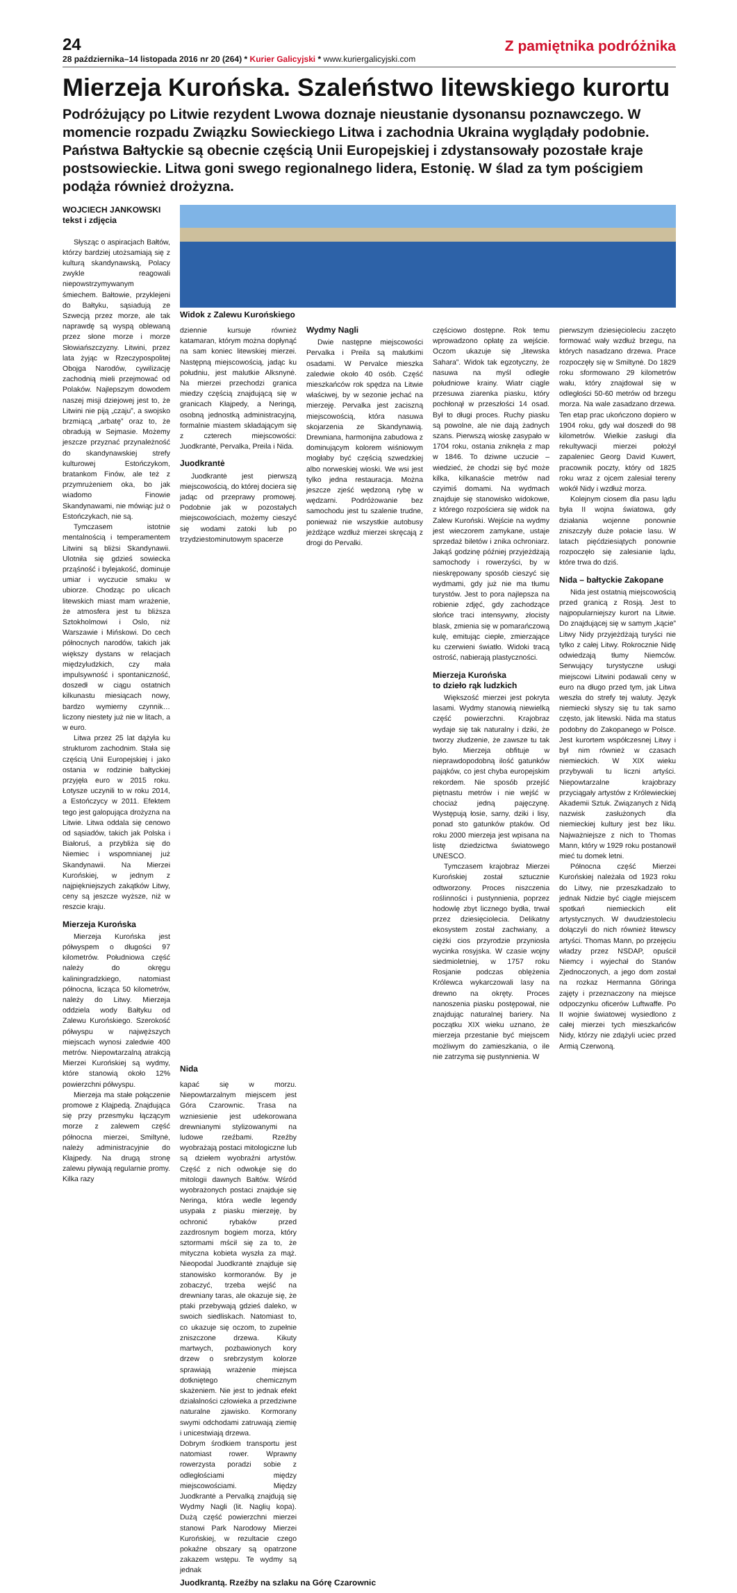24
Z pamiętnika podróżnika
28 października–14 listopada 2016 nr 20 (264) * Kurier Galicyjski * www.kuriergalicyjski.com
Mierzeja Kurońska. Szaleństwo litewskiego kurortu
Podróżujący po Litwie rezydent Lwowa doznaje nieustanie dysonansu poznawczego. W momencie rozpadu Związku Sowieckiego Litwa i zachodnia Ukraina wyglądały podobnie. Państwa Bałtyckie są obecnie częścią Unii Europejskiej i zdystansowały pozostałe kraje postsowieckie. Litwa goni swego regionalnego lidera, Estonię. W ślad za tym pościgiem podąża również drożyzna.
WOJCIECH JANKOWSKI
tekst i zdjęcia
Słysząc o aspiracjach Bałtów, którzy bardziej utożsamiają się z kulturą skandynawską, Polacy zwykle reagowali niepowstrzymywanym śmiechem. Bałtowie, przyklejeni do Bałtyku, sąsiadują ze Szwecją przez morze, ale tak naprawdę są wyspą oblewaną przez słone morze i morze Słowiańszczyzny. Litwini, przez lata żyjąc w Rzeczypospolitej Obojga Narodów, cywilizację zachodnią mieli przejmować od Polaków. Najlepszym dowodem naszej misji dziejowej jest to, że Litwini nie piją „czaju”, a swojsko brzmiącą „arbatę” oraz to, że obradują w Sejmasie. Możemy jeszcze przyznać przynależność do skandynawskiej strefy kulturowej Estończykom, bratankom Finów, ale też z przymrużeniem oka, bo jak wiadomo Finowie Skandynawami, nie mówiąc już o Estończykach, nie są.
Tymczasem istotnie mentalnością i temperamentem Litwini są bliżsi Skandynawii. Ulotniła się gdzieś sowiecka prząśność i bylejakość, dominuje umiar i wyczucie smaku w ubiorze. Chodząc po ulicach litewskich miast mam wrażenie, że atmosfera jest tu bliższa Sztokholmowi i Oslo, niż Warszawie i Mińskowi. Do cech północnych narodów, takich jak większy dystans w relacjach międzyludzkich, czy mała impulsywność i spontaniczność, doszedł w ciągu ostatnich kilkunastu miesiącach nowy, bardzo wymierny czynnik… liczony niestety już nie w litach, a w euro.
Litwa przez 25 lat dążyła ku strukturom zachodnim. Stała się częścią Unii Europejskiej i jako ostania w rodzinie bałtyckiej przyjęła euro w 2015 roku. Łotysze uczynili to w roku 2014, a Estończycy w 2011. Efektem tego jest galopująca drożyzna na Litwie. Litwa oddala się cenowo od sąsiadów, takich jak Polska i Białoruś, a przybliża się do Niemiec i wspomnianej już Skandynawii. Na Mierzei Kurońskiej, w jednym z najpiękniejszych zakątków Litwy, ceny są jeszcze wyższe, niż w reszcie kraju.
Mierzeja Kurońska
Mierzeja Kurońska jest półwyspem o długości 97 kilometrów. Południowa część należy do okręgu kaliningradzkiego, natomiast północna, licząca 50 kilometrów, należy do Litwy. Mierzeja oddziela wody Bałtyku od Zalewu Kurońskiego. Szerokość półwyspu w najwęższych miejscach wynosi zaledwie 400 metrów. Niepowtarzalną atrakcją Mierzei Kurońskiej są wydmy, które stanowią około 12% powierzchni półwyspu.
Mierzeja ma stałe połączenie promowe z Kłajpedą. Znajdująca się przy przesmyku łączącym morze z zalewem część północna mierzei, Smiltynė, należy administracyjnie do Kłajpedy. Na drugą stronę zalewu pływają regularnie promy. Kilka razy
Widok z Zalewu Kurońskiego
dziennie kursuje również katamaran, którym można dopłynąć na sam koniec litewskiej mierzei. Następną miejscowością, jadąc ku południu, jest malutkie Alksnynė. Na mierzei przechodzi granica miedzy częścią znajdującą się w granicach Kłajpedy, a Neringą, osobną jednostką administracyjną, formalnie miastem składającym się z czterech miejscowości: Juodkrantė, Pervalka, Preila i Nida.
Juodkrantė
Juodkrantė jest pierwszą miejscowością, do której dociera się jadąc od przeprawy promowej. Podobnie jak w pozostałych miejscowościach, możemy cieszyć się wodami zatoki lub po trzydziestominutowym spacerze
Wydmy Nagli
Dwie następne miejscowości Pervalka i Preila są malutkimi osadami. W Pervalce mieszka zaledwie około 40 osób. Część mieszkańców rok spędza na Litwie właściwej, by w sezonie jechać na mierzeję. Pervalka jest zaciszną miejscowością, która nasuwa skojarzenia ze Skandynawią. Drewniana, harmonijna zabudowa z dominującym kolorem wiśniowym mogłaby być częścią szwedzkiej albo norweskiej wioski. We wsi jest tylko jedna restauracja. Można jeszcze zjeść wędzoną rybę w wędzarni. Podróżowanie bez samochodu jest tu szalenie trudne, ponieważ nie wszystkie autobusy jeżdżące wzdłuż mierzei skręcają z drogi do Pervalki.
częściowo dostępne. Rok temu wprowadzono opłatę za wejście. Oczom ukazuje się „litewska Sahara”. Widok tak egzotyczny, że nasuwa na myśl odległe południowe krainy. Wiatr ciągle przesuwa ziarenka piasku, który pochłonął w przeszłości 14 osad. Był to długi proces. Ruchy piasku są powolne, ale nie dają żadnych szans. Pierwszą wioskę zasypało w 1704 roku, ostania zniknęła z map w 1846. To dziwne uczucie – wiedzieć, że chodzi się być może kilka, kilkanaście metrów nad czyimiś domami. Na wydmach znajduje się stanowisko widokowe, z którego rozpościera się widok na Zalew Kuroński. Wejście na wydmy jest wieczorem zamykane, ustaje sprzedaż biletów i znika ochroniarz. Jakąś godzinę później przyjeżdżają samochody i rowerzyści, by w nieskrępowany sposób cieszyć się wydmami, gdy już nie ma tłumu turystów. Jest to pora najlepsza na robienie zdjęć, gdy zachodzące słońce traci intensywny, złocisty blask, zmienia się w pomarańczową kulę, emitując ciepłe, zmierzające ku czerwieni światło. Widoki tracą ostrość, nabierają plastyczności.
Mierzeja Kurońska
to dzieło rąk ludzkich
Większość mierzei jest pokryta lasami. Wydmy stanowią niewielką część powierzchni. Krajobraz wydaje się tak naturalny i dziki, że tworzy złudzenie, że zawsze tu tak było. Mierzeja obfituje w nieprawdopodobną ilość gatunków pająków, co jest chyba europejskim rekordem. Nie sposób przejść piętnastu metrów i nie wejść w chociaż jedną pajęczynę. Występują łosie, sarny, dziki i lisy, ponad sto gatunków ptaków. Od roku 2000 mierzeja jest wpisana na listę dziedzictwa światowego UNESCO.
Tymczasem krajobraz Mierzei Kurońskiej został sztucznie odtworzony. Proces niszczenia roślinności i pustynnienia, poprzez hodowlę zbyt licznego bydła, trwał przez dziesięciolecia. Delikatny ekosystem został zachwiany, a ciężki cios przyrodzie przyniosła wycinka rosyjska. W czasie wojny siedmioletniej, w 1757 roku Rosjanie podczas oblężenia Królewca wykarczowali lasy na drewno na okręty. Proces nanoszenia piasku postępował, nie znajdując naturalnej bariery. Na początku XIX wieku uznano, że mierzeja przestanie być miejscem możliwym do zamieszkania, o ile nie zatrzyma się pustynnienia. W
pierwszym dziesięcioleciu zaczęto formować wały wzdłuż brzegu, na których nasadzano drzewa. Prace rozpoczęły się w Smiltynė. Do 1829 roku sformowano 29 kilometrów wału, który znajdował się w odległości 50-60 metrów od brzegu morza. Na wale zasadzano drzewa. Ten etap prac ukończono dopiero w 1904 roku, gdy wał doszedł do 98 kilometrów. Wielkie zasługi dla rekultywacji mierzei położył zapaleniec Georg David Kuwert, pracownik poczty, który od 1825 roku wraz z ojcem zalesiał tereny wokół Nidy i wzdłuż morza.
Kolejnym ciosem dla pasu lądu była II wojna światowa, gdy działania wojenne ponownie zniszczyły duże połacie lasu. W latach pięćdziesiątych ponownie rozpoczęło się zalesianie lądu, które trwa do dziś.
Nida – bałtyckie Zakopane
Nida jest ostatnią miejscowością przed granicą z Rosją. Jest to najpopularniejszy kurort na Litwie. Do znajdującej się w samym „kącie” Litwy Nidy przyjeżdżają turyści nie tylko z całej Litwy. Rokrocznie Nidę odwiedzają tłumy Niemców. Serwujący turystyczne usługi miejscowi Litwini podawali ceny w euro na długo przed tym, jak Litwa weszła do strefy tej waluty. Język niemiecki słyszy się tu tak samo często, jak litewski. Nida ma status podobny do Zakopanego w Polsce. Jest kurortem współczesnej Litwy i był nim również w czasach niemieckich. W XIX wieku przybywali tu liczni artyści. Niepowtarzalne krajobrazy przyciągały artystów z Królewieckiej Akademii Sztuk. Związanych z Nidą nazwisk zasłużonych dla niemieckiej kultury jest bez liku. Najważniejsze z nich to Thomas Mann, który w 1929 roku postanowił mieć tu domek letni.
Północna część Mierzei Kurońskiej należała od 1923 roku do Litwy, nie przeszkadzało to jednak Nidzie być ciągle miejscem spotkań niemieckich elit artystycznych. W dwudziestoleciu dołączyli do nich również litewscy artyści. Thomas Mann, po przejęciu władzy przez NSDAP, opuścił Niemcy i wyjechał do Stanów Zjednoczonych, a jego dom został na rozkaz Hermanna Göringa zajęty i przeznaczony na miejsce odpoczynku oficerów Luftwaffe. Po II wojnie światowej wysiedlono z całej mierzei tych mieszkańców Nidy, którzy nie zdążyli uciec przed Armią Czerwoną.
Nida
kapać się w morzu. Niepowtarzalnym miejscem jest Góra Czarownic. Trasa na wzniesienie jest udekorowana drewnianymi stylizowanymi na ludowe rzeźbami. Rzeźby wyobrażają postaci mitologiczne lub są dziełem wyobraźni artystów. Część z nich odwołuje się do mitologii dawnych Bałtów. Wśród wyobrażonych postaci znajduje się Neringa, która wedle legendy usypała z piasku mierzeję, by ochronić rybaków przed zazdrosnym bogiem morza, który sztormami mścił się za to, że mityczna kobieta wyszła za mąż. Nieopodal Juodkrantė znajduje się stanowisko kormoranów. By je zobaczyć, trzeba wejść na drewniany taras, ale okazuje się, że ptaki przebywają gdzieś daleko, w swoich siedliskach. Natomiast to, co ukazuje się oczom, to zupełnie zniszczone drzewa. Kikuty martwych, pozbawionych kory drzew o srebrzystym kolorze sprawiają wrażenie miejsca dotkniętego chemicznym skażeniem. Nie jest to jednak efekt działalności człowieka a przedziwne naturalne zjawisko. Kormorany swymi odchodami zatruwają ziemię i unicestwiają drzewa.
Dobrym środkiem transportu jest natomiast rower. Wprawny rowerzysta poradzi sobie z odległościami między miejscowościami. Między Juodkrantė a Pervalką znajdują się Wydmy Nagli (lit. Naglių kopa). Dużą część powierzchni mierzei stanowi Park Narodowy Mierzei Kurońskiej, w rezultacie czego pokaźne obszary są opatrzone zakazem wstępu. Te wydmy są jednak
Juodkrantą. Rzeźby na szlaku na Górę Czarownic